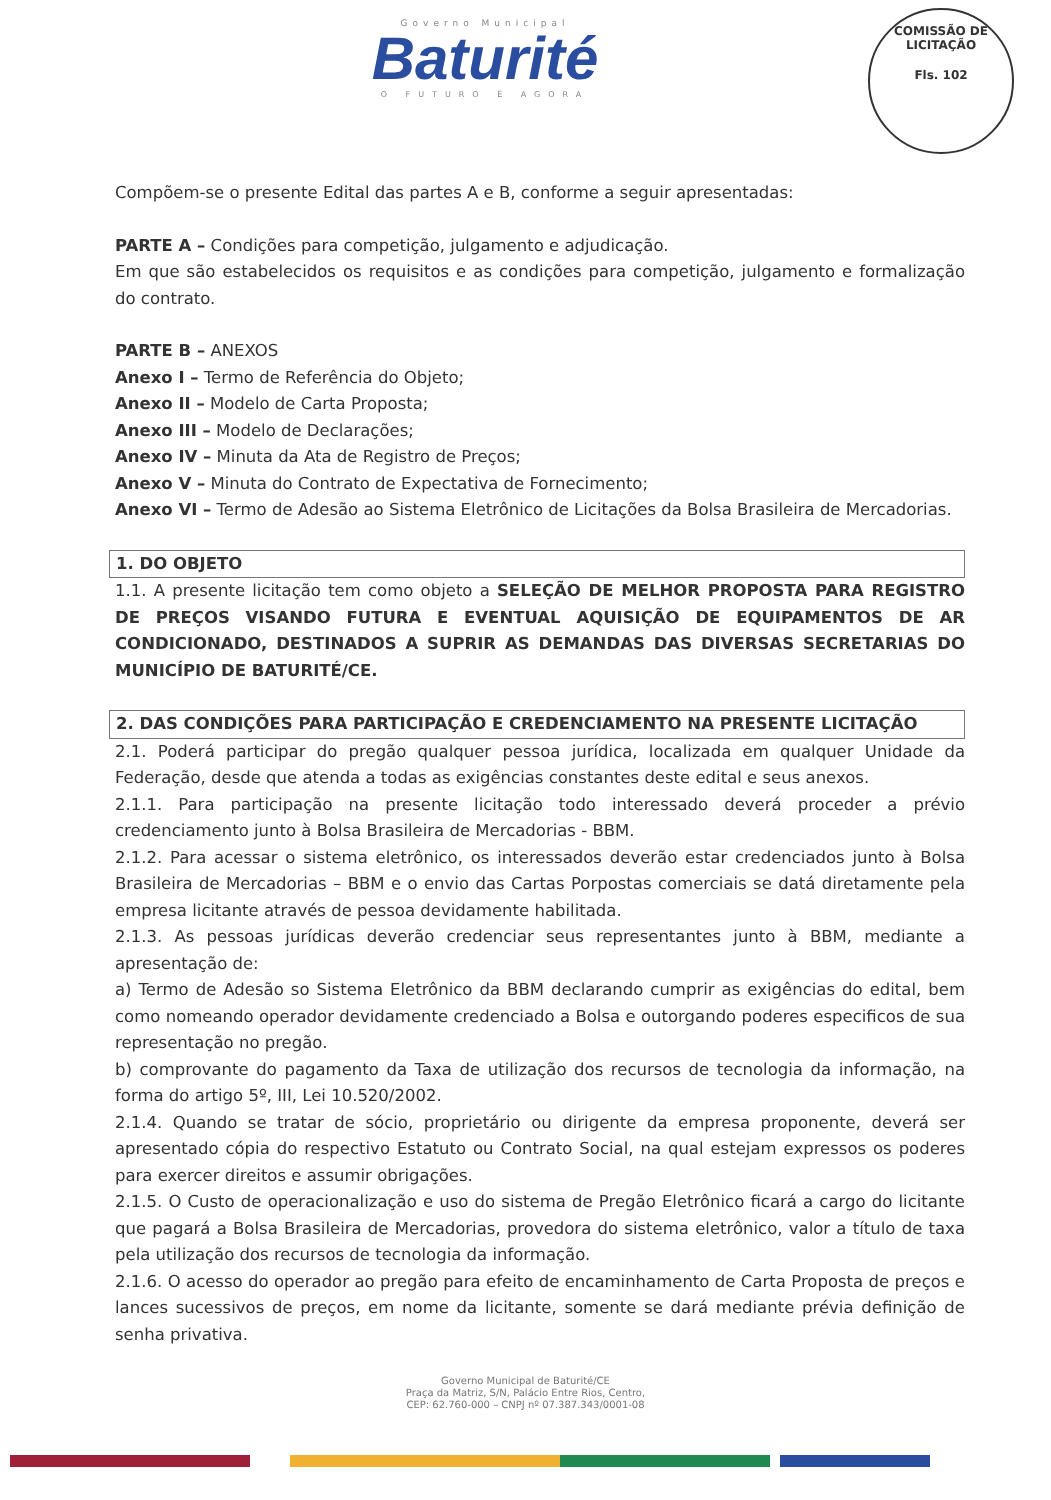Governo Municipal
Baturité
O FUTURO É AGORA
COMISSÃO DE LICITAÇÃO
Fls. 102
Compõem-se o presente Edital das partes A e B, conforme a seguir apresentadas:
PARTE A – Condições para competição, julgamento e adjudicação.
Em que são estabelecidos os requisitos e as condições para competição, julgamento e formalização do contrato.
PARTE B – ANEXOS
Anexo I – Termo de Referência do Objeto;
Anexo II – Modelo de Carta Proposta;
Anexo III – Modelo de Declarações;
Anexo IV – Minuta da Ata de Registro de Preços;
Anexo V – Minuta do Contrato de Expectativa de Fornecimento;
Anexo VI – Termo de Adesão ao Sistema Eletrônico de Licitações da Bolsa Brasileira de Mercadorias.
1. DO OBJETO
1.1. A presente licitação tem como objeto a SELEÇÃO DE MELHOR PROPOSTA PARA REGISTRO DE PREÇOS VISANDO FUTURA E EVENTUAL AQUISIÇÃO DE EQUIPAMENTOS DE AR CONDICIONADO, DESTINADOS A SUPRIR AS DEMANDAS DAS DIVERSAS SECRETARIAS DO MUNICÍPIO DE BATURITÉ/CE.
2. DAS CONDIÇÕES PARA PARTICIPAÇÃO E CREDENCIAMENTO NA PRESENTE LICITAÇÃO
2.1. Poderá participar do pregão qualquer pessoa jurídica, localizada em qualquer Unidade da Federação, desde que atenda a todas as exigências constantes deste edital e seus anexos.
2.1.1. Para participação na presente licitação todo interessado deverá proceder a prévio credenciamento junto à Bolsa Brasileira de Mercadorias - BBM.
2.1.2. Para acessar o sistema eletrônico, os interessados deverão estar credenciados junto à Bolsa Brasileira de Mercadorias – BBM e o envio das Cartas Porpostas comerciais se datá diretamente pela empresa licitante através de pessoa devidamente habilitada.
2.1.3. As pessoas jurídicas deverão credenciar seus representantes junto à BBM, mediante a apresentação de:
a) Termo de Adesão so Sistema Eletrônico da BBM declarando cumprir as exigências do edital, bem como nomeando operador devidamente credenciado a Bolsa e outorgando poderes especificos de sua representação no pregão.
b) comprovante do pagamento da Taxa de utilização dos recursos de tecnologia da informação, na forma do artigo 5º, III, Lei 10.520/2002.
2.1.4. Quando se tratar de sócio, proprietário ou dirigente da empresa proponente, deverá ser apresentado cópia do respectivo Estatuto ou Contrato Social, na qual estejam expressos os poderes para exercer direitos e assumir obrigações.
2.1.5. O Custo de operacionalização e uso do sistema de Pregão Eletrônico ficará a cargo do licitante que pagará a Bolsa Brasileira de Mercadorias, provedora do sistema eletrônico, valor a título de taxa pela utilização dos recursos de tecnologia da informação.
2.1.6. O acesso do operador ao pregão para efeito de encaminhamento de Carta Proposta de preços e lances sucessivos de preços, em nome da licitante, somente se dará mediante prévia definição de senha privativa.
Governo Municipal de Baturité/CE
Praça da Matriz, S/N, Palácio Entre Rios, Centro,
CEP: 62.760-000 – CNPJ nº 07.387.343/0001-08